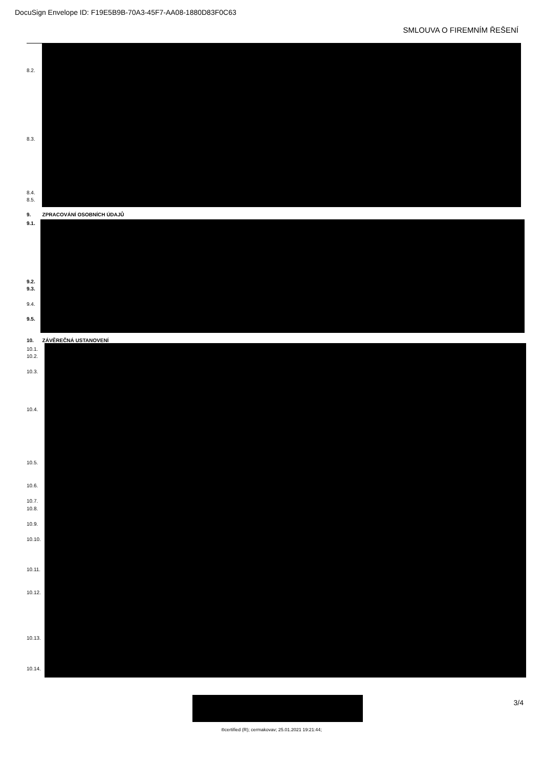DocuSign Envelope ID: F19E5B9B-70A3-45F7-AA08-1880D83F0C63
SMLOUVA O FIREMNÍM ŘEŠENÍ
8.2.
8.3.
8.4.
8.5.
9. ZPRACOVÁNÍ OSOBNÍCH ÚDAJŮ
9.1.
9.2.
9.3.
9.4.
9.5.
10. ZÁVĚREČNÁ USTANOVENÍ
10.1.
10.2.
10.3.
10.4.
10.5.
10.6.
10.7.
10.8.
10.9.
10.10.
10.11.
10.12.
10.13.
10.14.
3/4
®certified (R); cermakovav; 25.01.2021 19:21:44;